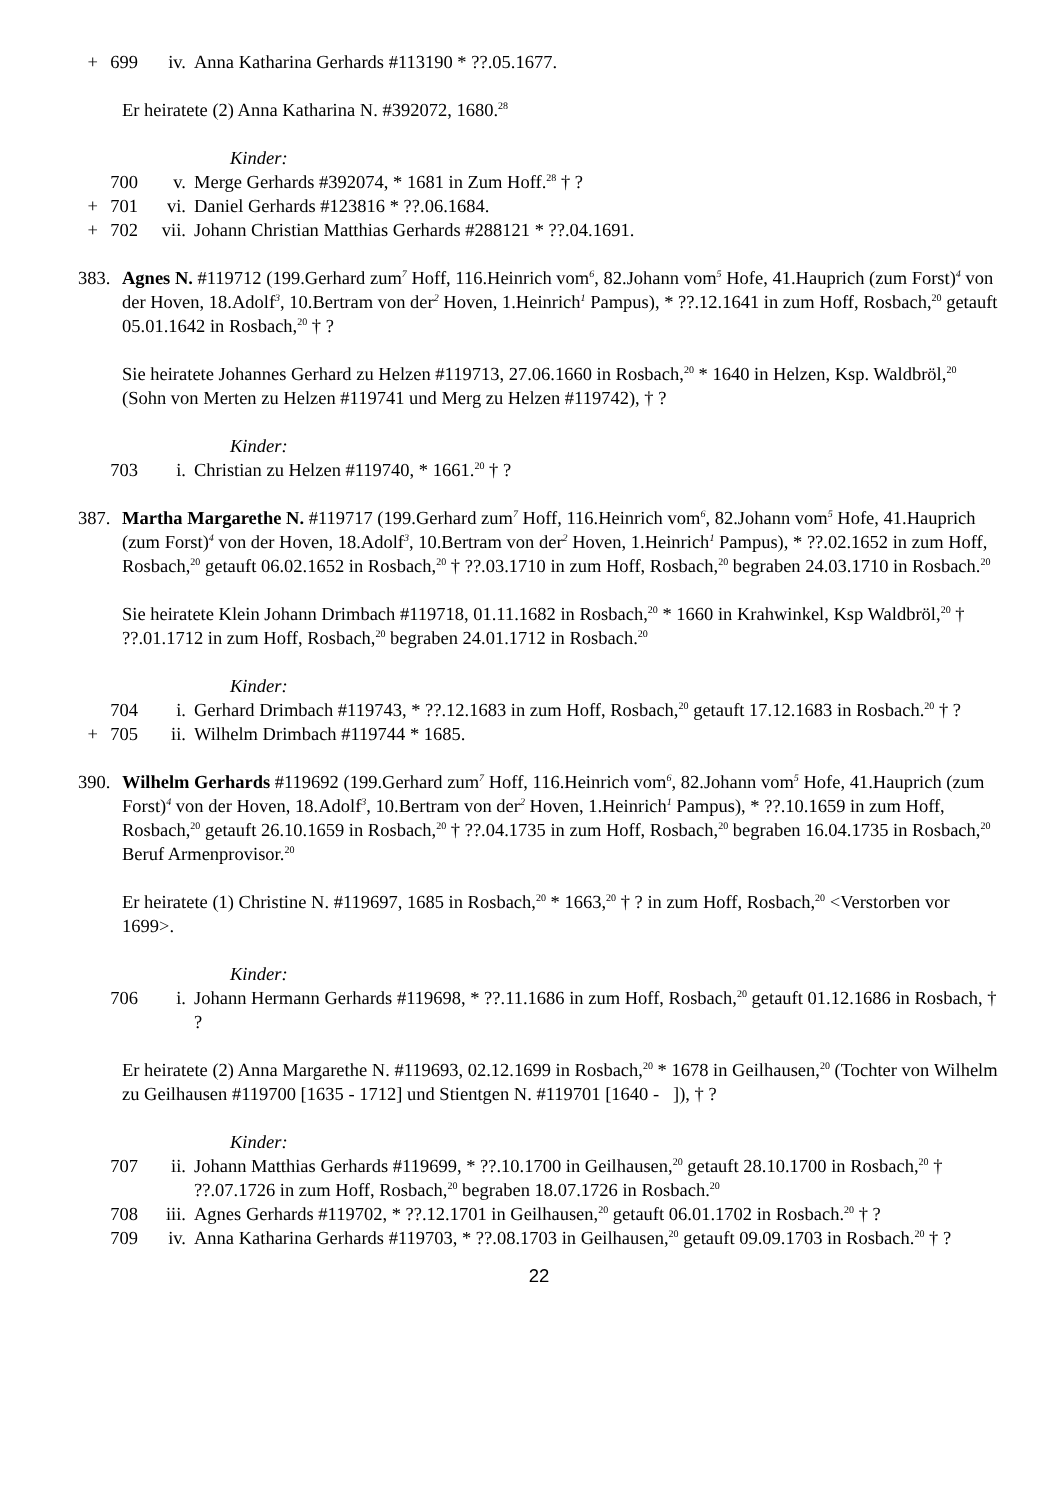+ 699 iv. Anna Katharina Gerhards #113190 * ??.05.1677.
Er heiratete (2) Anna Katharina N. #392072, 1680.<sup>28</sup>
Kinder:
700 v. Merge Gerhards #392074, * 1681 in Zum Hoff.<sup>28</sup> † ?
+ 701 vi. Daniel Gerhards #123816 * ??.06.1684.
+ 702 vii. Johann Christian Matthias Gerhards #288121 * ??.04.1691.
383. Agnes N. #119712 (199.Gerhard zum<sup>7</sup> Hoff, 116.Heinrich vom<sup>6</sup>, 82.Johann vom<sup>5</sup> Hofe, 41.Hauprich (zum Forst)<sup>4</sup> von der Hoven, 18.Adolf<sup>3</sup>, 10.Bertram von der<sup>2</sup> Hoven, 1.Heinrich<sup>1</sup> Pampus), * ??.12.1641 in zum Hoff, Rosbach,<sup>20</sup> getauft 05.01.1642 in Rosbach,<sup>20</sup> † ?
Sie heiratete Johannes Gerhard zu Helzen #119713, 27.06.1660 in Rosbach,<sup>20</sup> * 1640 in Helzen, Ksp. Waldbröl,<sup>20</sup> (Sohn von Merten zu Helzen #119741 und Merg zu Helzen #119742), † ?
Kinder:
703 i. Christian zu Helzen #119740, * 1661.<sup>20</sup> † ?
387. Martha Margarethe N. #119717 (199.Gerhard zum<sup>7</sup> Hoff, 116.Heinrich vom<sup>6</sup>, 82.Johann vom<sup>5</sup> Hofe, 41.Hauprich (zum Forst)<sup>4</sup> von der Hoven, 18.Adolf<sup>3</sup>, 10.Bertram von der<sup>2</sup> Hoven, 1.Heinrich<sup>1</sup> Pampus), * ??.02.1652 in zum Hoff, Rosbach,<sup>20</sup> getauft 06.02.1652 in Rosbach,<sup>20</sup> † ??.03.1710 in zum Hoff, Rosbach,<sup>20</sup> begraben 24.03.1710 in Rosbach.<sup>20</sup>
Sie heiratete Klein Johann Drimbach #119718, 01.11.1682 in Rosbach,<sup>20</sup> * 1660 in Krahwinkel, Ksp Waldbröl,<sup>20</sup> † ??.01.1712 in zum Hoff, Rosbach,<sup>20</sup> begraben 24.01.1712 in Rosbach.<sup>20</sup>
Kinder:
704 i. Gerhard Drimbach #119743, * ??.12.1683 in zum Hoff, Rosbach,<sup>20</sup> getauft 17.12.1683 in Rosbach.<sup>20</sup> † ?
+ 705 ii. Wilhelm Drimbach #119744 * 1685.
390. Wilhelm Gerhards #119692 (199.Gerhard zum<sup>7</sup> Hoff, 116.Heinrich vom<sup>6</sup>, 82.Johann vom<sup>5</sup> Hofe, 41.Hauprich (zum Forst)<sup>4</sup> von der Hoven, 18.Adolf<sup>3</sup>, 10.Bertram von der<sup>2</sup> Hoven, 1.Heinrich<sup>1</sup> Pampus), * ??.10.1659 in zum Hoff, Rosbach,<sup>20</sup> getauft 26.10.1659 in Rosbach,<sup>20</sup> † ??.04.1735 in zum Hoff, Rosbach,<sup>20</sup> begraben 16.04.1735 in Rosbach,<sup>20</sup> Beruf Armenprovisor.<sup>20</sup>
Er heiratete (1) Christine N. #119697, 1685 in Rosbach,<sup>20</sup> * 1663,<sup>20</sup> † ? in zum Hoff, Rosbach,<sup>20</sup> <Verstorben vor 1699>.
Kinder:
706 i. Johann Hermann Gerhards #119698, * ??.11.1686 in zum Hoff, Rosbach,<sup>20</sup> getauft 01.12.1686 in Rosbach, † ?
Er heiratete (2) Anna Margarethe N. #119693, 02.12.1699 in Rosbach,<sup>20</sup> * 1678 in Geilhausen,<sup>20</sup> (Tochter von Wilhelm zu Geilhausen #119700 [1635 - 1712] und Stientgen N. #119701 [1640 - ]), † ?
Kinder:
707 ii. Johann Matthias Gerhards #119699, * ??.10.1700 in Geilhausen,<sup>20</sup> getauft 28.10.1700 in Rosbach,<sup>20</sup> † ??.07.1726 in zum Hoff, Rosbach,<sup>20</sup> begraben 18.07.1726 in Rosbach.<sup>20</sup>
708 iii. Agnes Gerhards #119702, * ??.12.1701 in Geilhausen,<sup>20</sup> getauft 06.01.1702 in Rosbach.<sup>20</sup> † ?
709 iv. Anna Katharina Gerhards #119703, * ??.08.1703 in Geilhausen,<sup>20</sup> getauft 09.09.1703 in Rosbach.<sup>20</sup> † ?
22